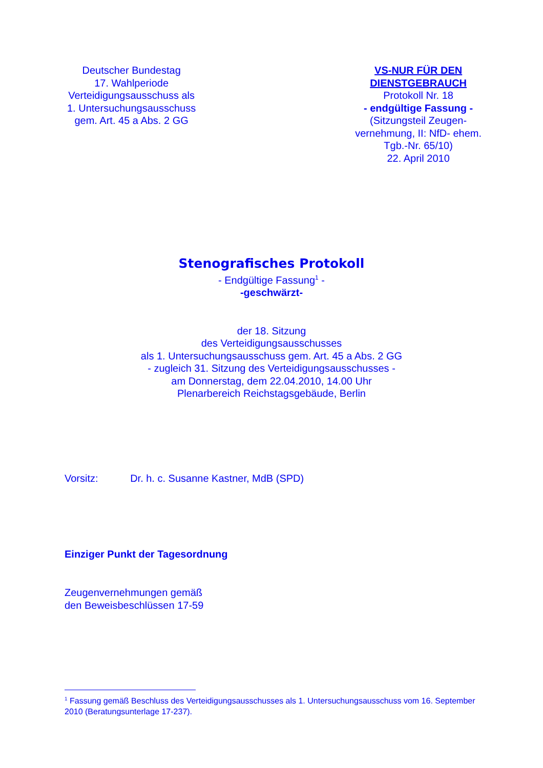Deutscher Bundestag
17. Wahlperiode
Verteidigungsausschuss als
1. Untersuchungsausschuss
gem. Art. 45 a Abs. 2 GG
VS-NUR FÜR DEN DIENSTGEBRAUCH
Protokoll Nr. 18
- endgültige Fassung -
(Sitzungsteil Zeugen-vernehmung, II: NfD- ehem. Tgb.-Nr. 65/10)
22. April 2010
Stenografisches Protokoll
- Endgültige Fassung<sup>1</sup> -
-geschwärzt-
der 18. Sitzung
des Verteidigungsausschusses
als 1. Untersuchungsausschuss gem. Art. 45 a Abs. 2 GG
- zugleich 31. Sitzung des Verteidigungsausschusses -
am Donnerstag, dem 22.04.2010, 14.00 Uhr
Plenarbereich Reichstagsgebäude, Berlin
Vorsitz: Dr. h. c. Susanne Kastner, MdB (SPD)
Einziger Punkt der Tagesordnung
Zeugenvernehmungen gemäß
den Beweisbeschlüssen 17-59
<sup>1</sup> Fassung gemäß Beschluss des Verteidigungsausschusses als 1. Untersuchungsausschuss vom 16. September 2010 (Beratungsunterlage 17-237).